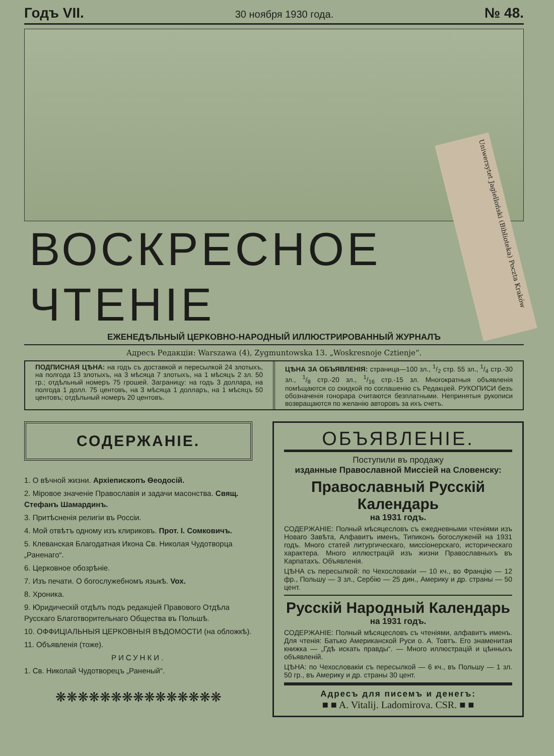Годъ VII. 30 ноября 1930 года. № 48.
ВОСКРЕСНОЕ ЧТЕНІЕ
ЕЖЕНЕДѢЛЬНЫЙ ЦЕРКОВНО-НАРОДНЫЙ ИЛЛЮСТРИРОВАННЫЙ ЖУРНАЛЪ
Адресъ Редакціи: Warszawa (4), Zygmuntowska 13. „Woskresnoje Cztienje“.
ПОДПИСНАЯ ЦѢНА: на годъ съ доставкой и пересылкой 24 злотыхъ, на полгода 13 злотыхъ, на 3 мѣсяца 7 злотыхъ, на 1 мѣсяцъ 2 зл. 50 гр.; отдѣльный номеръ 75 грошей. Заграницу: на годъ 3 доллара, на полгода 1 долл. 75 центовъ, на 3 мѣсяца 1 долларъ, на 1 мѣсяцъ 50 центовъ; отдѣльный номеръ 20 центовъ.
ЦѢНА ЗА ОБЪЯВЛЕНІЯ: страница—100 зл., 1/2 стр. 55 зл., 1/4 стр.-30 зл., 1/8 стр.-20 зл., 1/16 стр.-15 зл. Многократныя объявленія помѣщаются со скидкой по соглашенію съ Редакціей. РУКОПИСИ безъ обозначенія гонорара считаются безплатными. Непринятыя рукописи возвращаются по желанію авторовъ за ихъ счетъ.
СОДЕРЖАНІЕ.
1. О вѣчной жизни. Архіепископъ Ѳеодосій.
2. Міровое значеніе Православія и задачи масонства. Свящ. Стефанъ Шамардинъ.
3. Притѣсненія религіи въ Россіи.
4. Мой отвѣтъ одному изъ клириковъ. Прот. І. Сомковичъ.
5. Клеванская Благодатная Икона Св. Николая Чудотворца „Раненаго“.
6. Церковное обозрѣніе.
7. Изъ печати. О богослужебномъ языкѣ. Vox.
8. Хроника.
9. Юридическій отдѣлъ подъ редакціей Правового Отдѣла Русскаго Благотворительнаго Общества въ Польшѣ.
10. ОФФИЦІАЛЬНЫЯ ЦЕРКОВНЫЯ ВѢДОМОСТИ (на обложкѣ).
11. Объявленія (тоже).
РИСУНКИ.
1. Св. Николай Чудотворецъ „Раненый“.
❋❋❋❋❋❋❋❋❋❋❋❋❋❋❋
ОБЪЯВЛЕНІЕ.
Поступили въ продажу
изданные Православной Миссіей на Словенску:
Православный Русскій Календарь
на 1931 годъ.
СОДЕРЖАНІЕ: Полный мѣсяцесловъ съ ежедневными чтеніями изъ Новаго Завѣта, Алфавитъ именъ, Типиконъ богослуженій на 1931 годъ. Много статей литургическаго, миссіонерскаго, историческаго характера. Много иллюстрацій изъ жизни Православныхъ въ Карпатахъ. Объявленія.
ЦѢНА съ пересылкой: по Чехословакіи — 10 кч., во Францію — 12 фр., Польшу — 3 зл., Сербію — 25 дин., Америку и др. страны — 50 цент.
Русскій Народный Календарь
на 1931 годъ.
СОДЕРЖАНІЕ: Полный мѣсяцесловъ съ чтеніями, алфавитъ именъ. Для чтенія: Батько Американской Руси о. А. Товтъ. Его знаменитая книжка — „Гдѣ искать правды“. — Много иллюстрацій и цѣнныхъ объявленій.
ЦѢНА: по Чехословакіи съ пересылкой — 6 кч., въ Польшу — 1 зл. 50 гр., въ Америку и др. страны 30 цент.
Адресъ для писемъ и денегъ:
■ ■ A. Vitalij. Ladomirova. CSR. ■ ■
Uniwersytet Jagielloński (Biblioteka) Poczta Kraków